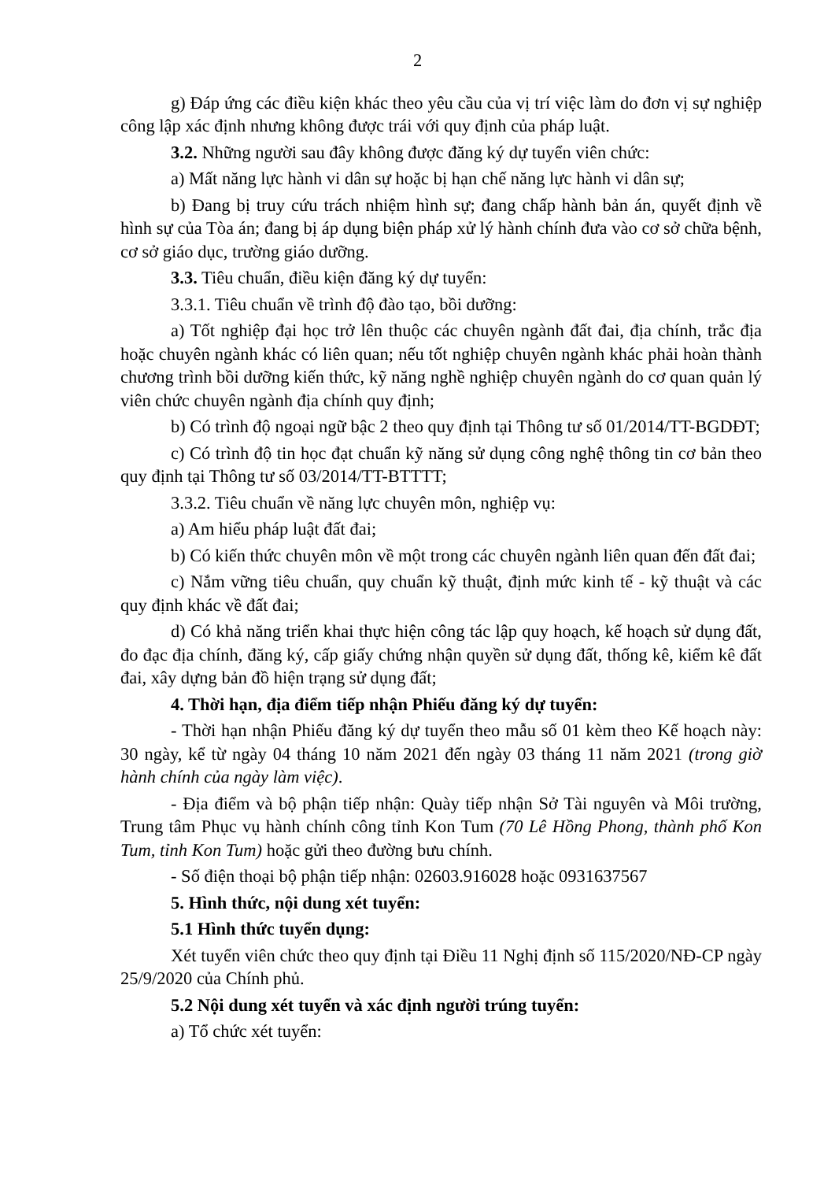2
g) Đáp ứng các điều kiện khác theo yêu cầu của vị trí việc làm do đơn vị sự nghiệp công lập xác định nhưng không được trái với quy định của pháp luật.
3.2. Những người sau đây không được đăng ký dự tuyển viên chức:
a) Mất năng lực hành vi dân sự hoặc bị hạn chế năng lực hành vi dân sự;
b) Đang bị truy cứu trách nhiệm hình sự; đang chấp hành bản án, quyết định về hình sự của Tòa án; đang bị áp dụng biện pháp xử lý hành chính đưa vào cơ sở chữa bệnh, cơ sở giáo dục, trường giáo dưỡng.
3.3. Tiêu chuẩn, điều kiện đăng ký dự tuyển:
3.3.1. Tiêu chuẩn về trình độ đào tạo, bồi dưỡng:
a) Tốt nghiệp đại học trở lên thuộc các chuyên ngành đất đai, địa chính, trắc địa hoặc chuyên ngành khác có liên quan; nếu tốt nghiệp chuyên ngành khác phải hoàn thành chương trình bồi dưỡng kiến thức, kỹ năng nghề nghiệp chuyên ngành do cơ quan quản lý viên chức chuyên ngành địa chính quy định;
b) Có trình độ ngoại ngữ bậc 2 theo quy định tại Thông tư số 01/2014/TT-BGDĐT;
c) Có trình độ tin học đạt chuẩn kỹ năng sử dụng công nghệ thông tin cơ bản theo quy định tại Thông tư số 03/2014/TT-BTTTT;
3.3.2. Tiêu chuẩn về năng lực chuyên môn, nghiệp vụ:
a) Am hiểu pháp luật đất đai;
b) Có kiến thức chuyên môn về một trong các chuyên ngành liên quan đến đất đai;
c) Nắm vững tiêu chuẩn, quy chuẩn kỹ thuật, định mức kinh tế - kỹ thuật và các quy định khác về đất đai;
d) Có khả năng triển khai thực hiện công tác lập quy hoạch, kế hoạch sử dụng đất, đo đạc địa chính, đăng ký, cấp giấy chứng nhận quyền sử dụng đất, thống kê, kiểm kê đất đai, xây dựng bản đồ hiện trạng sử dụng đất;
4. Thời hạn, địa điểm tiếp nhận Phiếu đăng ký dự tuyển:
- Thời hạn nhận Phiếu đăng ký dự tuyển theo mẫu số 01 kèm theo Kế hoạch này: 30 ngày, kể từ ngày 04 tháng 10 năm 2021 đến ngày 03 tháng 11 năm 2021 (trong giờ hành chính của ngày làm việc).
- Địa điểm và bộ phận tiếp nhận: Quày tiếp nhận Sở Tài nguyên và Môi trường, Trung tâm Phục vụ hành chính công tỉnh Kon Tum (70 Lê Hồng Phong, thành phố Kon Tum, tỉnh Kon Tum) hoặc gửi theo đường bưu chính.
- Số điện thoại bộ phận tiếp nhận: 02603.916028 hoặc 0931637567
5. Hình thức, nội dung xét tuyển:
5.1 Hình thức tuyển dụng:
Xét tuyển viên chức theo quy định tại Điều 11 Nghị định số 115/2020/NĐ-CP ngày 25/9/2020 của Chính phủ.
5.2 Nội dung xét tuyển và xác định người trúng tuyển:
a) Tổ chức xét tuyển: